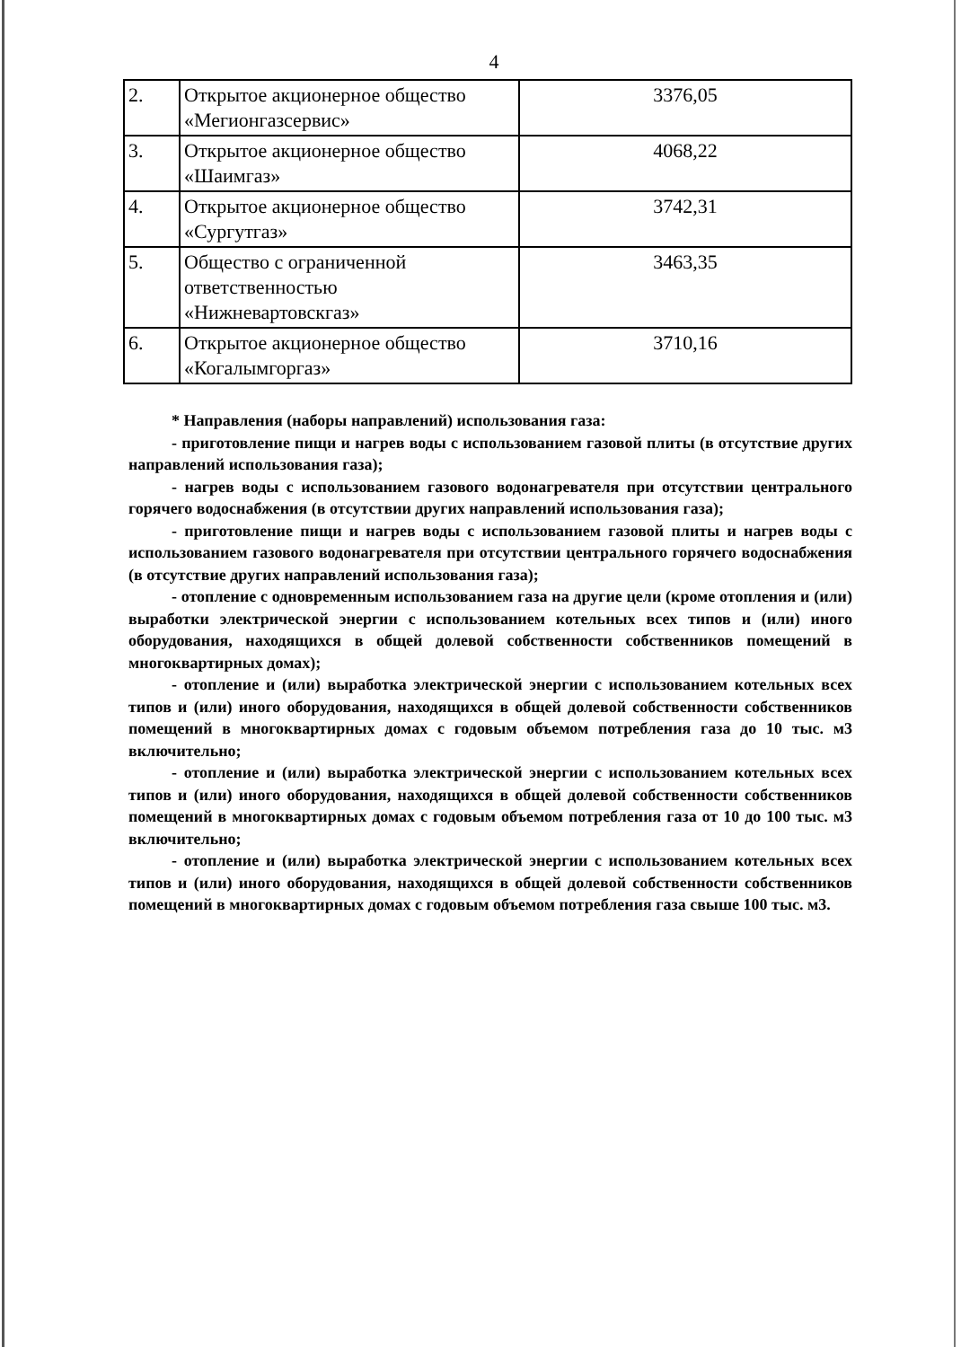4
| 2. | Открытое акционерное общество «Мегионгазсервис» | 3376,05 |
| 3. | Открытое акционерное общество «Шаимгаз» | 4068,22 |
| 4. | Открытое акционерное общество «Сургутгаз» | 3742,31 |
| 5. | Общество с ограниченной ответственностью «Нижневартовскгаз» | 3463,35 |
| 6. | Открытое акционерное общество «Когалымгоргаз» | 3710,16 |
* Направления (наборы направлений) использования газа:
- приготовление пищи и нагрев воды с использованием газовой плиты (в отсутствие других направлений использования газа);
- нагрев воды с использованием газового водонагревателя при отсутствии центрального горячего водоснабжения (в отсутствии других направлений использования газа);
- приготовление пищи и нагрев воды с использованием газовой плиты и нагрев воды с использованием газового водонагревателя при отсутствии центрального горячего водоснабжения (в отсутствие других направлений использования газа);
- отопление с одновременным использованием газа на другие цели (кроме отопления и (или) выработки электрической энергии с использованием котельных всех типов и (или) иного оборудования, находящихся в общей долевой собственности собственников помещений в многоквартирных домах);
- отопление и (или) выработка электрической энергии с использованием котельных всех типов и (или) иного оборудования, находящихся в общей долевой собственности собственников помещений в многоквартирных домах с годовым объемом потребления газа до 10 тыс. м3 включительно;
- отопление и (или) выработка электрической энергии с использованием котельных всех типов и (или) иного оборудования, находящихся в общей долевой собственности собственников помещений в многоквартирных домах с годовым объемом потребления газа от 10 до 100 тыс. м3 включительно;
- отопление и (или) выработка электрической энергии с использованием котельных всех типов и (или) иного оборудования, находящихся в общей долевой собственности собственников помещений в многоквартирных домах с годовым объемом потребления газа свыше 100 тыс. м3.